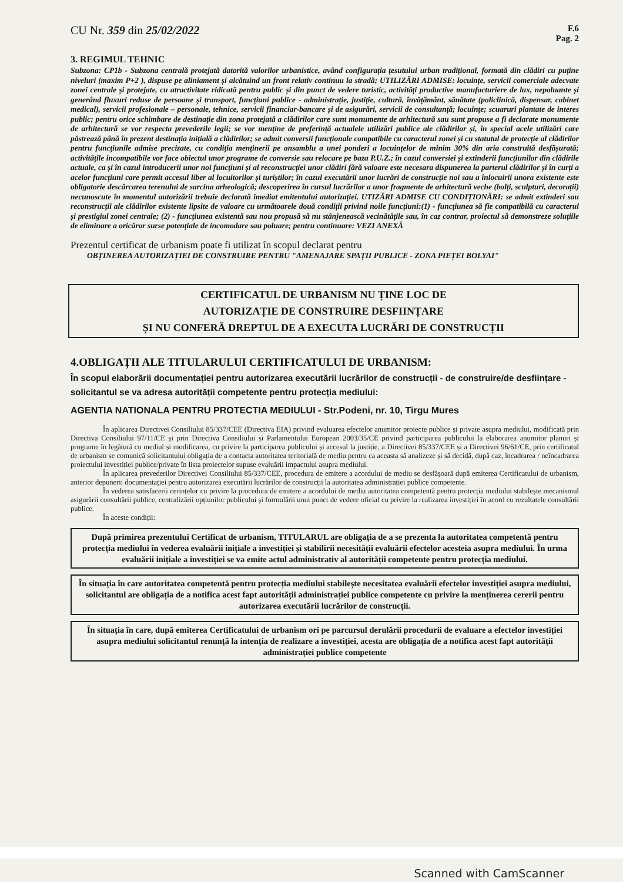CU Nr. 359 din 25/02/2022
F.6
Pag. 2
3. REGIMUL TEHNIC
Subzona: CP1b - Subzona centrală protejată datorită valorilor urbanistice, având configurația țesutului urban tradițional, formată din clădiri cu puține niveluri (maxim P+2 ), dispuse pe aliniament și alcătuind un front relativ continuu la stradă; UTILIZĂRI ADMISE: locuințe, servicii comerciale adecvate zonei centrale și protejate, cu atractivitate ridicată pentru public și din punct de vedere turistic, activități productive manufacturiere de lux, nepoluante și generând fluxuri reduse de persoane și transport, funcțiuni publice - administrație, justiție, cultură, învățământ, sănătate (policlinică, dispensar, cabinet medical), servicii profesionale – personale, tehnice, servicii financiar-bancare și de asigurări, servicii de consultanță; locuințe; scuaruri plantate de interes public; pentru orice schimbare de destinație din zona protejată a clădirilor care sunt monumente de arhitectură sau sunt propuse a fi declarate monumente de arhitectură se vor respecta prevederile legii; se vor menține de preferință actualele utilizări publice ale clădirilor și, în special acele utilizări care păstrează până în prezent destinația inițială a clădirilor; se admit conversii funcționale compatibile cu caracterul zonei și cu statutul de protecție al clădirilor pentru funcțiunile admise precizate, cu condiția menținerii pe ansamblu a unei ponderi a locuințelor de minim 30% din aria construită desfășurată; activitățile incompatibile vor face obiectul unor programe de conversie sau relocare pe baza P.U.Z.; în cazul conversiei și extinderii funcțiunilor din clădirile actuale, ca și în cazul introducerii unor noi funcțiuni și al reconstrucției unor clădiri fără valoare este necesara dispunerea la parterul clădirilor și în curți a acelor funcțiuni care permit accesul liber al locuitorilor și turiștilor; în cazul executării unor lucrări de construcție noi sau a înlocuirii unora existente este obligatorie descărcarea terenului de sarcina arheologică; descoperirea în cursul lucrărilor a unor fragmente de arhitectură veche (bolți, sculpturi, decorații) necunoscute în momentul autorizării trebuie declarată imediat emitentului autorizației. UTIZĂRI ADMISE CU CONDIȚIONĂRI: se admit extinderi sau reconstrucții ale clădirilor existente lipsite de valoare cu următoarele două condiții privind noile funcțiuni:(1) - funcțiunea să fie compatibilă cu caracterul și prestigiul zonei centrale; (2) - funcțiunea existentă sau nou propusă să nu stânjenească vecinătățile sau, în caz contrar, proiectul să demonstreze soluțiile de eliminare a oricăror surse potențiale de incomodare sau poluare; pentru continuare: VEZI ANEXĂ
Prezentul certificat de urbanism poate fi utilizat în scopul declarat pentru
OBȚINEREA AUTORIZAȚIEI DE CONSTRUIRE PENTRU "AMENAJARE SPAȚII PUBLICE - ZONA PIEȚEI BOLYAI"
CERTIFICATUL DE URBANISM NU ȚINE LOC DE
AUTORIZAȚIE DE CONSTRUIRE DESFIINȚARE
ȘI NU CONFERĂ DREPTUL DE A EXECUTA LUCRĂRI DE CONSTRUCȚII
4.OBLIGAȚII ALE TITULARULUI CERTIFICATULUI DE URBANISM:
În scopul elaborării documentației pentru autorizarea executării lucrărilor de construcții - de construire/de desființare - solicitantul se va adresa autorității competente pentru protecția mediului:
AGENTIA NATIONALA PENTRU PROTECTIA MEDIULUI - Str.Podeni, nr. 10, Tirgu Mures
În aplicarea Directivei Consiliului 85/337/CEE (Directiva EIA) privind evaluarea efectelor anumitor proiecte publice și private asupra mediului, modificată prin Directiva Consiliului 97/11/CE și prin Directiva Consiliului și Parlamentului European 2003/35/CE privind participarea publicului la elaborarea anumitor planuri și programe în legătură cu mediul și modificarea, cu privire la participarea publicului și accesul la justiție, a Directivei 85/337/CEE și a Directivei 96/61/CE, prin certificatul de urbanism se comunică solicitantului obligația de a contacta autoritatea teritorială de mediu pentru ca aceasta să analizeze și să decidă, după caz, încadrarea / neîncadrarea proiectului investiției publice/private în lista proiectelor supuse evaluării impactului asupra mediului.
În aplicarea prevederilor Directivei Consiliului 85/337/CEE, procedura de emitere a acordului de mediu se desfășoară după emiterea Certificatului de urbanism, anterior depunerii documentației pentru autorizarea executării lucrărilor de construcții la autoritatea administrației publice competente.
În vederea satisfacerii cerințelor cu privire la procedura de emitere a acordului de mediu autoritatea competentă pentru protecția mediului stabilește mecanismul asigurării consultării publice, centralizării opțiunilor publicului și formulării unui punct de vedere oficial cu privire la realizarea investiției în acord cu rezultatele consultării publice.
În aceste condiții:
După primirea prezentului Certificat de urbanism, TITULARUL are obligația de a se prezenta la autoritatea competentă pentru protecția mediului în vederea evaluării inițiale a investiției și stabilirii necesității evaluării efectelor acesteia asupra mediului. În urma evaluării inițiale a investiției se va emite actul administrativ al autorității competente pentru protecția mediului.
În situația în care autoritatea competentă pentru protecția mediului stabilește necesitatea evaluării efectelor investiției asupra mediului, solicitantul are obligația de a notifica acest fapt autorității administrației publice competente cu privire la menținerea cererii pentru autorizarea executării lucrărilor de construcții.
În situația în care, după emiterea Certificatului de urbanism ori pe parcursul derulării procedurii de evaluare a efectelor investiției asupra mediului solicitantul renunță la intenția de realizare a investiției, acesta are obligația de a notifica acest fapt autorității administrației publice competente
Scanned with CamScanner